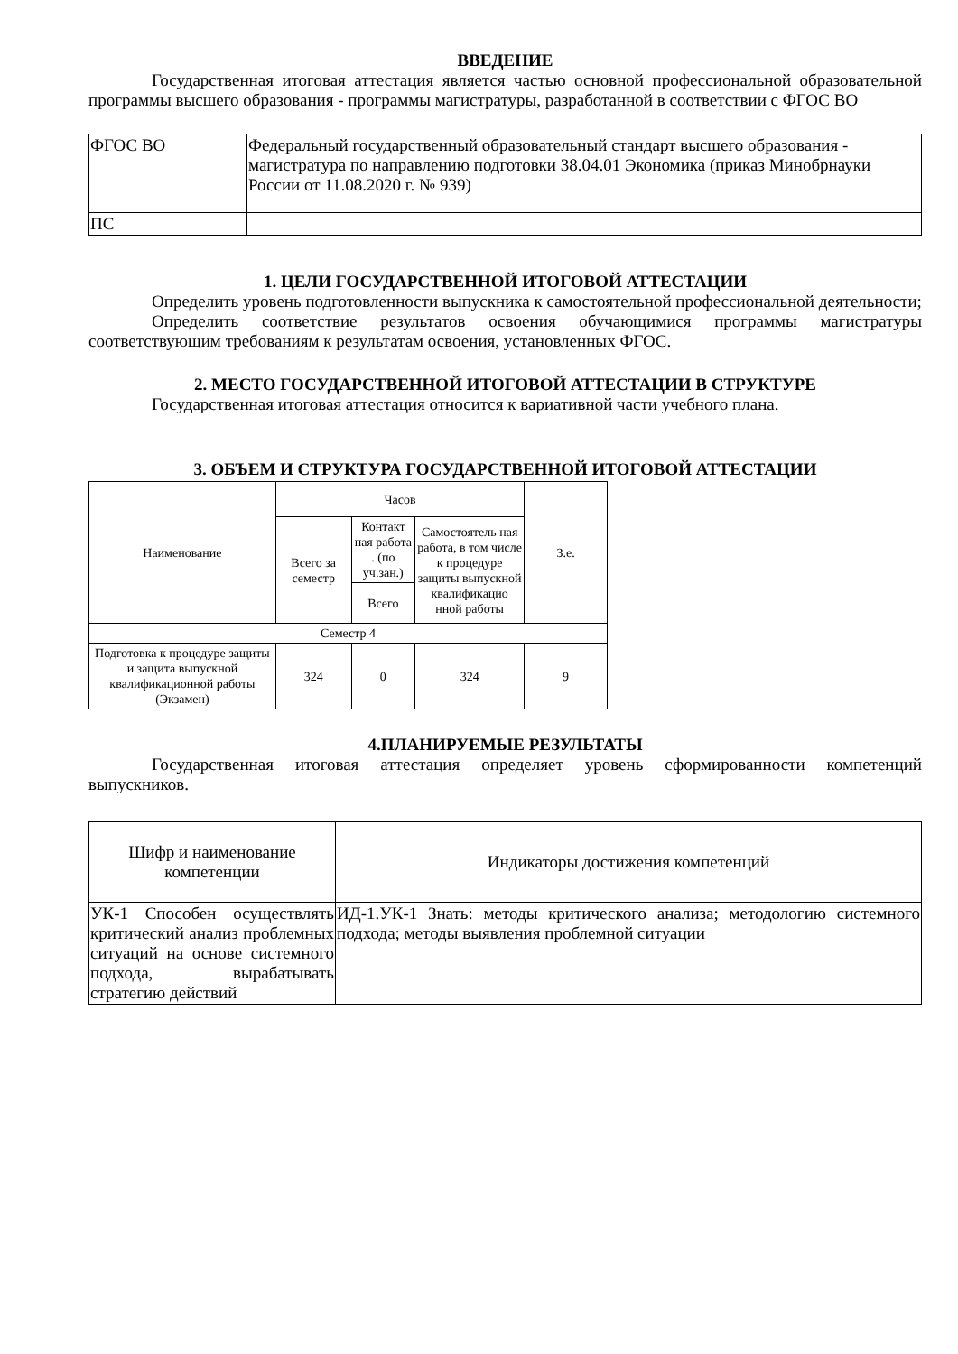ВВЕДЕНИЕ
Государственная итоговая аттестация является частью основной профессиональной образовательной программы высшего образования - программы магистратуры, разработанной в соответствии с ФГОС ВО
| ФГОС ВО | Федеральный государственный образовательный стандарт высшего образования - магистратура по направлению подготовки 38.04.01 Экономика (приказ Минобрнауки России от 11.08.2020 г. № 939) |
| ПС | |
1. ЦЕЛИ ГОСУДАРСТВЕННОЙ ИТОГОВОЙ АТТЕСТАЦИИ
Определить уровень подготовленности выпускника к самостоятельной профессиональной деятельности;
Определить соответствие результатов освоения обучающимися программы магистратуры соответствующим требованиям к результатам освоения, установленных ФГОС.
2. МЕСТО ГОСУДАРСТВЕННОЙ ИТОГОВОЙ АТТЕСТАЦИИ В СТРУКТУРЕ
Государственная итоговая аттестация относится к вариативной части учебного плана.
3. ОБЪЕМ И СТРУКТУРА ГОСУДАРСТВЕННОЙ ИТОГОВОЙ АТТЕСТАЦИИ
| Наименование | Часов | | | З.е. |
| --- | --- | --- | --- | --- |
| | Всего за семестр | Контакт ная работа . (по уч.зан.) | Самостоятель ная работа, в том числе к процедуре защиты выпускной квалификацио нной работы | |
| | | Всего | | |
| Семестр 4 | | | | |
| Подготовка к процедуре защиты и защита выпускной квалификационной работы (Экзамен) | 324 | 0 | 324 | 9 |
4.ПЛАНИРУЕМЫЕ РЕЗУЛЬТАТЫ
Государственная итоговая аттестация определяет уровень сформированности компетенций выпускников.
| Шифр и наименование компетенции | Индикаторы достижения компетенций |
| --- | --- |
| УК-1 Способен осуществлять критический анализ проблемных ситуаций на основе системного подхода, вырабатывать стратегию действий | ИД-1.УК-1 Знать: методы критического анализа; методологию системного подхода; методы выявления проблемной ситуации |